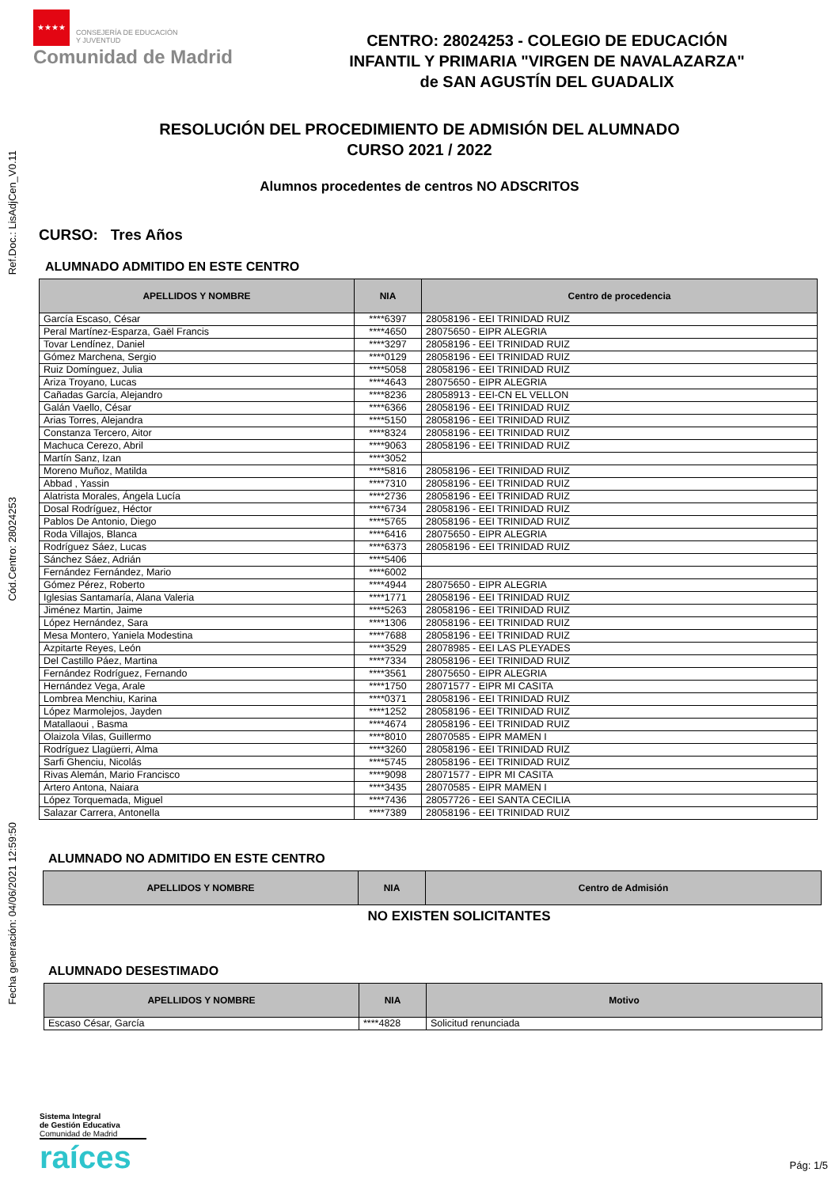Ref.Doc.: LisAdjCen_V0.11
Cód.Centro: 28024253
Fecha generación: 04/06/2021 12:59:50
★★★★
CONSEJERÍA DE EDUCACIÓN
Y JUVENTUD
Comunidad de Madrid
CENTRO: 28024253 - COLEGIO DE EDUCACIÓN
INFANTIL Y PRIMARIA "VIRGEN DE NAVALAZARZA"
de SAN AGUSTÍN DEL GUADALIX
RESOLUCIÓN DEL PROCEDIMIENTO DE ADMISIÓN DEL ALUMNADO
CURSO 2021 / 2022
Alumnos procedentes de centros NO ADSCRITOS
CURSO: Tres Años
ALUMNADO ADMITIDO EN ESTE CENTRO
| APELLIDOS Y NOMBRE | NIA | Centro de procedencia |
| --- | --- | --- |
| García Escaso, César | ****6397 | 28058196 - EEI TRINIDAD RUIZ |
| Peral Martínez-Esparza, Gaël Francis | ****4650 | 28075650 - EIPR ALEGRIA |
| Tovar Lendínez, Daniel | ****3297 | 28058196 - EEI TRINIDAD RUIZ |
| Gómez Marchena, Sergio | ****0129 | 28058196 - EEI TRINIDAD RUIZ |
| Ruiz Domínguez, Julia | ****5058 | 28058196 - EEI TRINIDAD RUIZ |
| Ariza Troyano, Lucas | ****4643 | 28075650 - EIPR ALEGRIA |
| Cañadas García, Alejandro | ****8236 | 28058913 - EEI-CN EL VELLON |
| Galán Vaello, César | ****6366 | 28058196 - EEI TRINIDAD RUIZ |
| Arias Torres, Alejandra | ****5150 | 28058196 - EEI TRINIDAD RUIZ |
| Constanza Tercero, Aitor | ****8324 | 28058196 - EEI TRINIDAD RUIZ |
| Machuca Cerezo, Abril | ****9063 | 28058196 - EEI TRINIDAD RUIZ |
| Martín Sanz, Izan | ****3052 | |
| Moreno Muñoz, Matilda | ****5816 | 28058196 - EEI TRINIDAD RUIZ |
| Abbad , Yassin | ****7310 | 28058196 - EEI TRINIDAD RUIZ |
| Alatrista Morales, Ángela Lucía | ****2736 | 28058196 - EEI TRINIDAD RUIZ |
| Dosal Rodríguez, Héctor | ****6734 | 28058196 - EEI TRINIDAD RUIZ |
| Pablos De Antonio, Diego | ****5765 | 28058196 - EEI TRINIDAD RUIZ |
| Roda Villajos, Blanca | ****6416 | 28075650 - EIPR ALEGRIA |
| Rodríguez Sáez, Lucas | ****6373 | 28058196 - EEI TRINIDAD RUIZ |
| Sánchez Sáez, Adrián | ****5406 | |
| Fernández Fernández, Mario | ****6002 | |
| Gómez Pérez, Roberto | ****4944 | 28075650 - EIPR ALEGRIA |
| Iglesias Santamaría, Alana Valeria | ****1771 | 28058196 - EEI TRINIDAD RUIZ |
| Jiménez Martin, Jaime | ****5263 | 28058196 - EEI TRINIDAD RUIZ |
| López Hernández, Sara | ****1306 | 28058196 - EEI TRINIDAD RUIZ |
| Mesa Montero, Yaniela Modestina | ****7688 | 28058196 - EEI TRINIDAD RUIZ |
| Azpitarte Reyes, León | ****3529 | 28078985 - EEI LAS PLEYADES |
| Del Castillo Páez, Martina | ****7334 | 28058196 - EEI TRINIDAD RUIZ |
| Fernández Rodríguez, Fernando | ****3561 | 28075650 - EIPR ALEGRIA |
| Hernández Vega, Arale | ****1750 | 28071577 - EIPR MI CASITA |
| Lombrea Menchiu, Karina | ****0371 | 28058196 - EEI TRINIDAD RUIZ |
| López Marmolejos, Jayden | ****1252 | 28058196 - EEI TRINIDAD RUIZ |
| Matallaoui , Basma | ****4674 | 28058196 - EEI TRINIDAD RUIZ |
| Olaizola Vilas, Guillermo | ****8010 | 28070585 - EIPR MAMEN I |
| Rodríguez Llagüerri, Alma | ****3260 | 28058196 - EEI TRINIDAD RUIZ |
| Sarfi Ghenciu, Nicolás | ****5745 | 28058196 - EEI TRINIDAD RUIZ |
| Rivas Alemán, Mario Francisco | ****9098 | 28071577 - EIPR MI CASITA |
| Artero Antona, Naiara | ****3435 | 28070585 - EIPR MAMEN I |
| López Torquemada, Miguel | ****7436 | 28057726 - EEI SANTA CECILIA |
| Salazar Carrera, Antonella | ****7389 | 28058196 - EEI TRINIDAD RUIZ |
ALUMNADO NO ADMITIDO EN ESTE CENTRO
| APELLIDOS Y NOMBRE | NIA | Centro de Admisión |
| --- | --- | --- |
NO EXISTEN SOLICITANTES
ALUMNADO DESESTIMADO
| APELLIDOS Y NOMBRE | NIA | Motivo |
| --- | --- | --- |
| Escaso César, García | ****4828 | Solicitud renunciada |
Sistema Integral
de Gestión Educativa
Comunidad de Madrid
raíces
Pág: 1/5